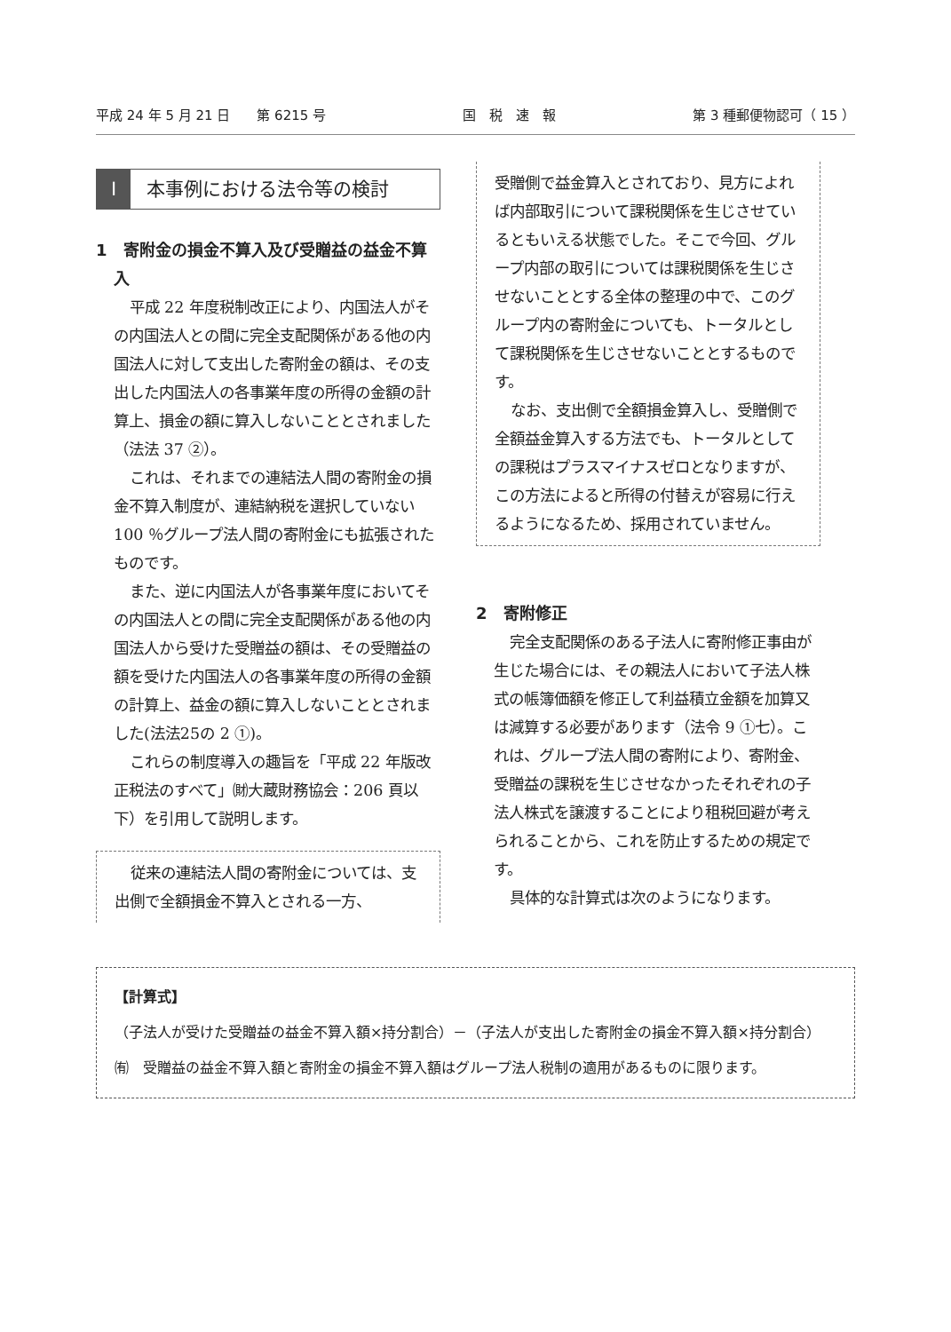平成 24 年 5 月 21 日　　第 6215 号 国　税　速　報 第 3 種郵便物認可（ 15 ）
I本事例における法令等の検討
1　寄附金の損金不算入及び受贈益の益金不算入
平成 22 年度税制改正により、内国法人がその内国法人との間に完全支配関係がある他の内国法人に対して支出した寄附金の額は、その支出した内国法人の各事業年度の所得の金額の計算上、損金の額に算入しないこととされました（法法 37 ②）。
これは、それまでの連結法人間の寄附金の損金不算入制度が、連結納税を選択していない 100 ％グループ法人間の寄附金にも拡張されたものです。
また、逆に内国法人が各事業年度においてその内国法人との間に完全支配関係がある他の内国法人から受けた受贈益の額は、その受贈益の額を受けた内国法人の各事業年度の所得の金額の計算上、益金の額に算入しないこととされました(法法25の 2 ①)。
これらの制度導入の趣旨を「平成 22 年版改正税法のすべて」㈶大蔵財務協会：206 頁以下）を引用して説明します。
従来の連結法人間の寄附金については、支出側で全額損金不算入とされる一方、
受贈側で益金算入とされており、見方によれば内部取引について課税関係を生じさせているともいえる状態でした。そこで今回、グループ内部の取引については課税関係を生じさせないこととする全体の整理の中で、このグループ内の寄附金についても、トータルとして課税関係を生じさせないこととするものです。
なお、支出側で全額損金算入し、受贈側で全額益金算入する方法でも、トータルとしての課税はプラスマイナスゼロとなりますが、この方法によると所得の付替えが容易に行えるようになるため、採用されていません。
2　寄附修正
完全支配関係のある子法人に寄附修正事由が生じた場合には、その親法人において子法人株式の帳簿価額を修正して利益積立金額を加算又は減算する必要があります（法令 9 ①七）。これは、グループ法人間の寄附により、寄附金、受贈益の課税を生じさせなかったそれぞれの子法人株式を譲渡することにより租税回避が考えられることから、これを防止するための規定です。
具体的な計算式は次のようになります。
【計算式】
（子法人が受けた受贈益の益金不算入額×持分割合）－（子法人が支出した寄附金の損金不算入額×持分割合）
㈲　受贈益の益金不算入額と寄附金の損金不算入額はグループ法人税制の適用があるものに限ります。